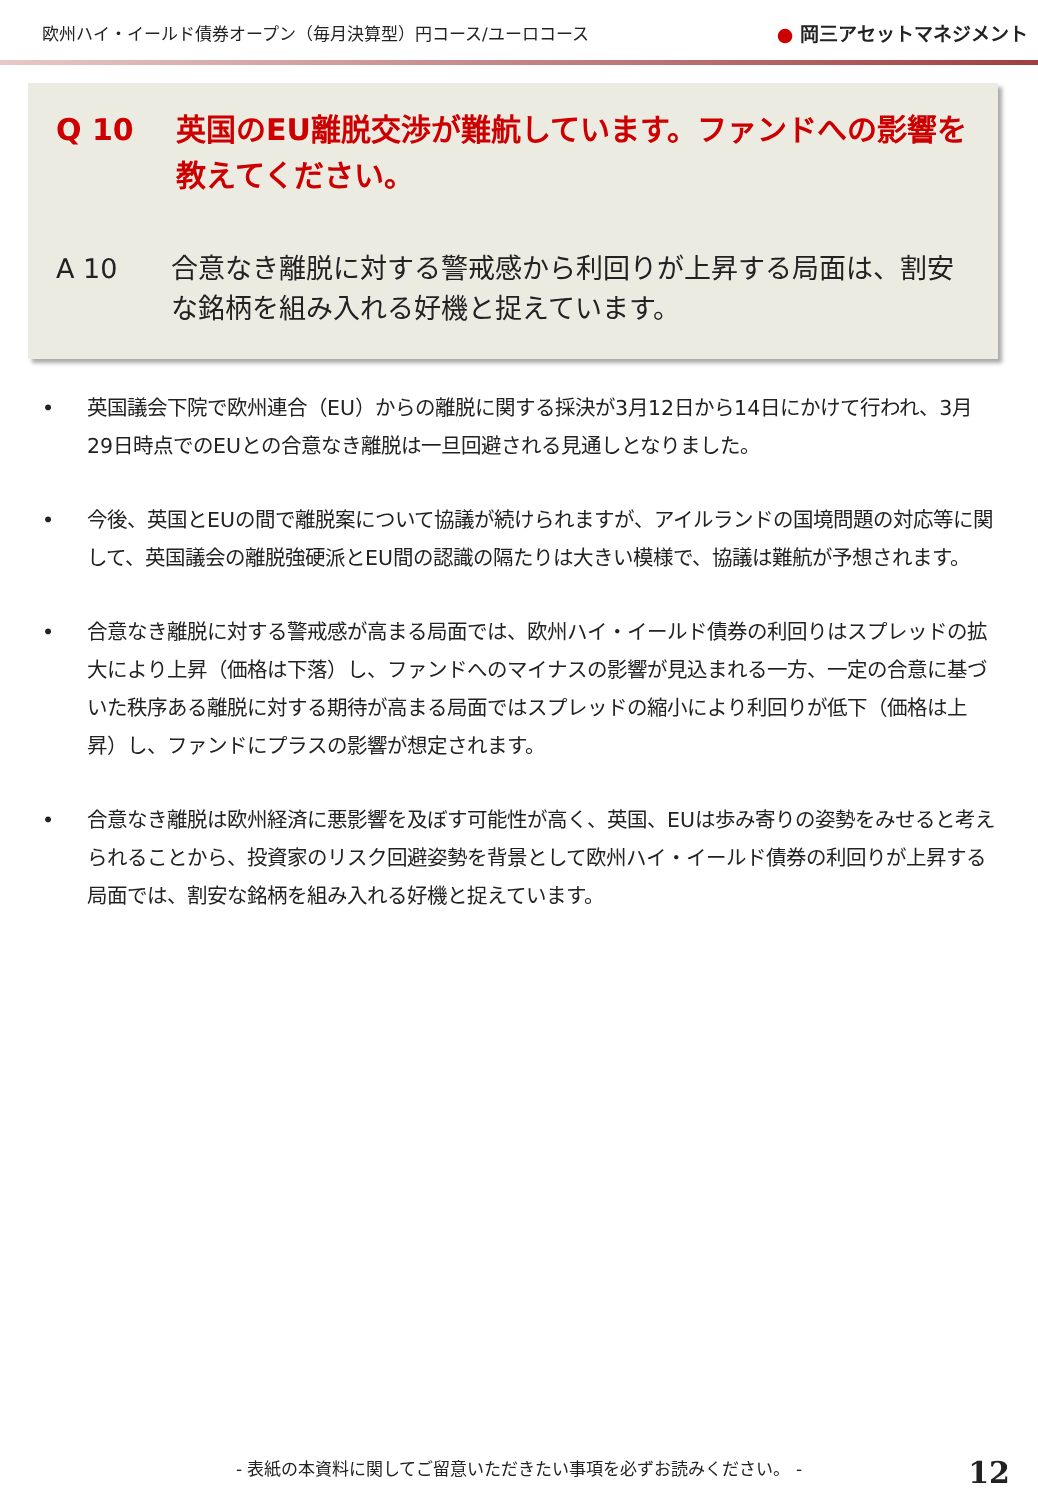欧州ハイ・イールド債券オープン（毎月決算型）円コース/ユーロコース
● 岡三アセットマネジメント
Q 10 英国のEU離脱交渉が難航しています。ファンドへの影響を教えてください。
A 10 合意なき離脱に対する警戒感から利回りが上昇する局面は、割安な銘柄を組み入れる好機と捉えています。
• 英国議会下院で欧州連合（EU）からの離脱に関する採決が3月12日から14日にかけて行われ、3月29日時点でのEUとの合意なき離脱は一旦回避される見通しとなりました。
• 今後、英国とEUの間で離脱案について協議が続けられますが、アイルランドの国境問題の対応等に関して、英国議会の離脱強硬派とEU間の認識の隔たりは大きい模様で、協議は難航が予想されます。
• 合意なき離脱に対する警戒感が高まる局面では、欧州ハイ・イールド債券の利回りはスプレッドの拡大により上昇（価格は下落）し、ファンドへのマイナスの影響が見込まれる一方、一定の合意に基づいた秩序ある離脱に対する期待が高まる局面ではスプレッドの縮小により利回りが低下（価格は上昇）し、ファンドにプラスの影響が想定されます。
• 合意なき離脱は欧州経済に悪影響を及ぼす可能性が高く、英国、EUは歩み寄りの姿勢をみせると考えられることから、投資家のリスク回避姿勢を背景として欧州ハイ・イールド債券の利回りが上昇する局面では、割安な銘柄を組み入れる好機と捉えています。
- 表紙の本資料に関してご留意いただきたい事項を必ずお読みください。 -
12